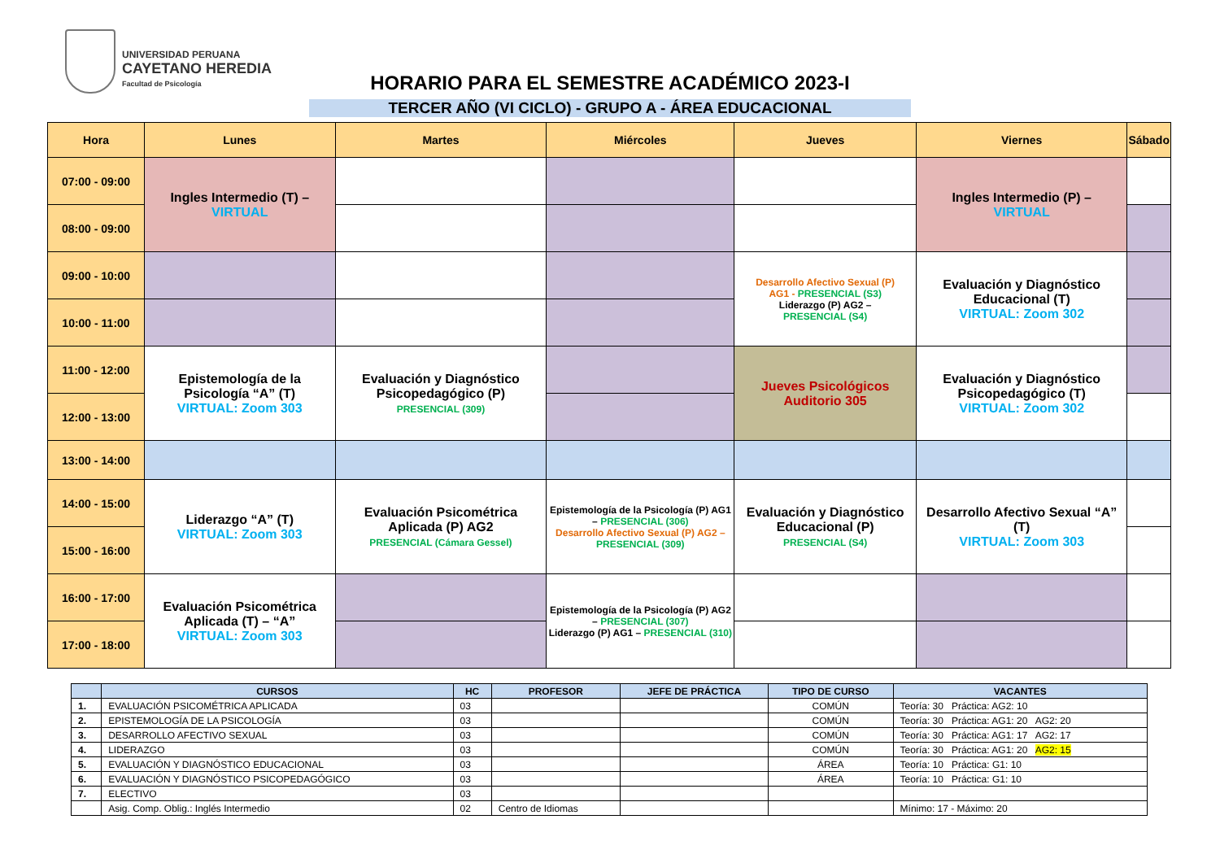UNIVERSIDAD PERUANA
CAYETANO HEREDIA
Facultad de Psicología
HORARIO PARA EL SEMESTRE ACADÉMICO 2023-I
TERCER AÑO (VI CICLO) - GRUPO A - ÁREA EDUCACIONAL
| Hora | Lunes | Martes | Miércoles | Jueves | Viernes | Sábado |
| --- | --- | --- | --- | --- | --- | --- |
| 07:00 - 09:00 | Ingles Intermedio (T) – VIRTUAL | | | | Ingles Intermedio (P) – VIRTUAL | |
| 08:00 - 09:00 | | | | | | |
| 09:00 - 10:00 | | | | Desarrollo Afectivo Sexual (P) AG1 - PRESENCIAL (S3) Liderazgo (P) AG2 – PRESENCIAL (S4) | Evaluación y Diagnóstico Educacional (T) VIRTUAL: Zoom 302 | |
| 10:00 - 11:00 | | | | | | |
| 11:00 - 12:00 | Epistemología de la Psicología “A” (T) VIRTUAL: Zoom 303 | Evaluación y Diagnóstico Psicopedagógico (P) PRESENCIAL (309) | | Jueves Psicológicos Auditorio 305 | Evaluación y Diagnóstico Psicopedagógico (T) VIRTUAL: Zoom 302 | |
| 12:00 - 13:00 | | | | | | |
| 13:00 - 14:00 | | | | | | |
| 14:00 - 15:00 | Liderazgo “A” (T) VIRTUAL: Zoom 303 | Evaluación Psicométrica Aplicada (P) AG2 PRESENCIAL (Cámara Gessel) | Epistemología de la Psicología (P) AG1 – PRESENCIAL (306) Desarrollo Afectivo Sexual (P) AG2 – PRESENCIAL (309) | Evaluación y Diagnóstico Educacional (P) PRESENCIAL (S4) | Desarrollo Afectivo Sexual “A” (T) VIRTUAL: Zoom 303 | |
| 15:00 - 16:00 | | | | | | |
| 16:00 - 17:00 | Evaluación Psicométrica Aplicada (T) – “A” VIRTUAL: Zoom 303 | | Epistemología de la Psicología (P) AG2 – PRESENCIAL (307) Liderazgo (P) AG1 – PRESENCIAL (310) | | | |
| 17:00 - 18:00 | | | | | | |
| | CURSOS | HC | PROFESOR | JEFE DE PRÁCTICA | TIPO DE CURSO | VACANTES |
| --- | --- | --- | --- | --- | --- | --- |
| 1. | EVALUACIÓN PSICOMÉTRICA APLICADA | 03 | | | COMÚN | Teoría: 30 Práctica: AG2: 10 |
| 2. | EPISTEMOLOGÍA DE LA PSICOLOGÍA | 03 | | | COMÚN | Teoría: 30 Práctica: AG1: 20 AG2: 20 |
| 3. | DESARROLLO AFECTIVO SEXUAL | 03 | | | COMÚN | Teoría: 30 Práctica: AG1: 17 AG2: 17 |
| 4. | LIDERAZGO | 03 | | | COMÚN | Teoría: 30 Práctica: AG1: 20 AG2: 15 |
| 5. | EVALUACIÓN Y DIAGNÓSTICO EDUCACIONAL | 03 | | | ÁREA | Teoría: 10 Práctica: G1: 10 |
| 6. | EVALUACIÓN Y DIAGNÓSTICO PSICOPEDAGÓGICO | 03 | | | ÁREA | Teoría: 10 Práctica: G1: 10 |
| 7. | ELECTIVO | 03 | | | | |
| | Asig. Comp. Oblig.: Inglés Intermedio | 02 | Centro de Idiomas | | | Mínimo: 17 - Máximo: 20 |